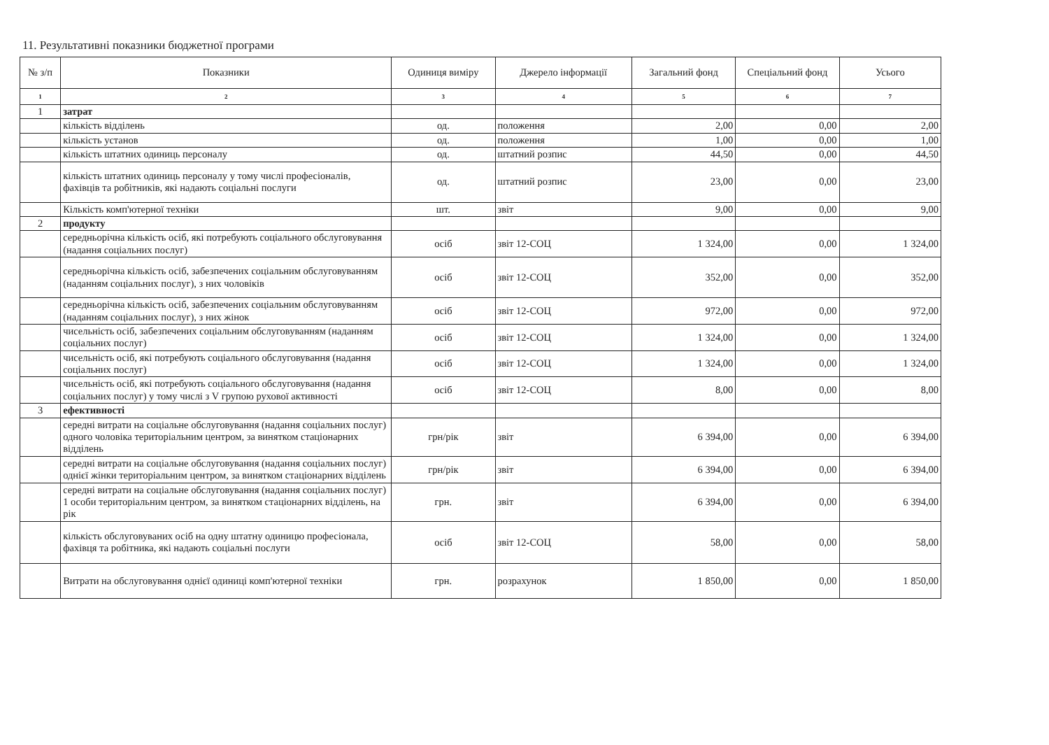11. Результативні показники бюджетної програми
| № з/п | Показники | Одиниця виміру | Джерело інформації | Загальний фонд | Спеціальний фонд | Усього |
| --- | --- | --- | --- | --- | --- | --- |
| 1 | 2 | 3 | 4 | 5 | 6 | 7 |
| 1 | затрат | | | | | |
| | кількість відділень | од. | положення | 2,00 | 0,00 | 2,00 |
| | кількість установ | од. | положення | 1,00 | 0,00 | 1,00 |
| | кількість штатних одиниць персоналу | од. | штатний розпис | 44,50 | 0,00 | 44,50 |
| | кількість штатних одиниць персоналу у тому числі професіоналів, фахівців та робітників, які надають соціальні послуги | од. | штатний розпис | 23,00 | 0,00 | 23,00 |
| | Кількість комп'ютерної техніки | шт. | звіт | 9,00 | 0,00 | 9,00 |
| 2 | продукту | | | | | |
| | середньорічна кількість осіб, які потребують соціального обслуговування (надання соціальних послуг) | осіб | звіт 12-СОЦ | 1 324,00 | 0,00 | 1 324,00 |
| | середньорічна кількість осіб, забезпечених соціальним обслуговуванням (наданням соціальних послуг), з них чоловіків | осіб | звіт 12-СОЦ | 352,00 | 0,00 | 352,00 |
| | середньорічна кількість осіб, забезпечених соціальним обслуговуванням (наданням соціальних послуг), з них жінок | осіб | звіт 12-СОЦ | 972,00 | 0,00 | 972,00 |
| | чисельність осіб, забезпечених соціальним обслуговуванням (наданням соціальних послуг) | осіб | звіт 12-СОЦ | 1 324,00 | 0,00 | 1 324,00 |
| | чисельність осіб, які потребують соціального обслуговування (надання соціальних послуг) | осіб | звіт 12-СОЦ | 1 324,00 | 0,00 | 1 324,00 |
| | чисельність осіб, які потребують соціального обслуговування (надання соціальних послуг) у тому числі з V групою рухової активності | осіб | звіт 12-СОЦ | 8,00 | 0,00 | 8,00 |
| 3 | ефективності | | | | | |
| | середні витрати на соціальне обслуговування (надання соціальних послуг) одного чоловіка територіальним центром, за винятком стаціонарних відділень | грн/рік | звіт | 6 394,00 | 0,00 | 6 394,00 |
| | середні витрати на соціальне обслуговування (надання соціальних послуг) однієї жінки територіальним центром, за винятком стаціонарних відділень | грн/рік | звіт | 6 394,00 | 0,00 | 6 394,00 |
| | середні витрати на соціальне обслуговування (надання соціальних послуг) 1 особи територіальним центром, за винятком стаціонарних відділень, на рік | грн. | звіт | 6 394,00 | 0,00 | 6 394,00 |
| | кількість обслуговуваних осіб на одну штатну одиницю професіонала, фахівця та робітника, які надають соціальні послуги | осіб | звіт 12-СОЦ | 58,00 | 0,00 | 58,00 |
| | Витрати на обслуговування однієї одиниці комп'ютерної техніки | грн. | розрахунок | 1 850,00 | 0,00 | 1 850,00 |